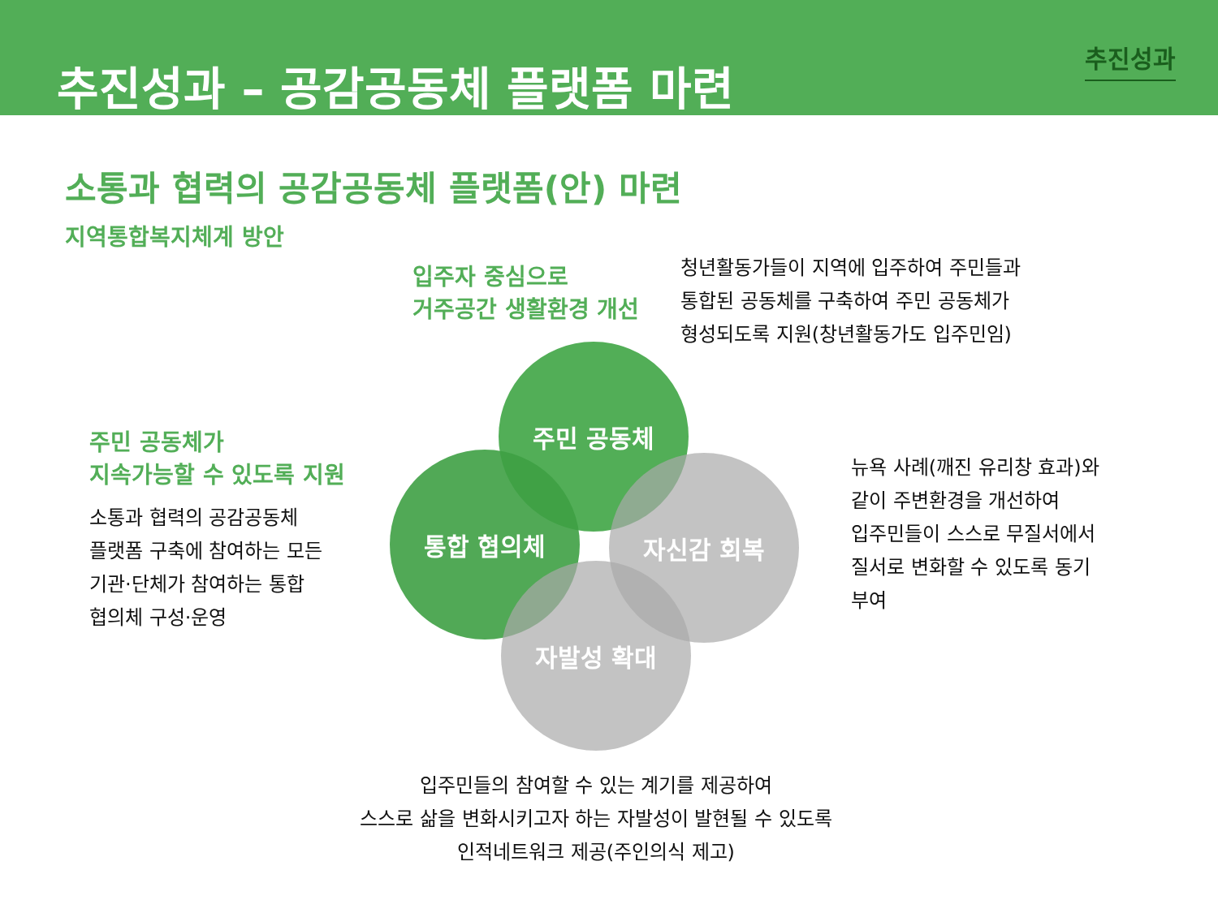추진성과 – 공감공동체 플랫폼 마련
추진성과
소통과 협력의 공감공동체 플랫폼(안) 마련
지역통합복지체계 방안
입주자 중심으로
거주공간 생활환경 개선
청년활동가들이 지역에 입주하여 주민들과
통합된 공동체를 구축하여 주민 공동체가
형성되도록 지원(창년활동가도 입주민임)
주민 공동체가
지속가능할 수 있도록 지원
소통과 협력의 공감공동체
플랫폼 구축에 참여하는 모든
기관·단체가 참여하는 통합
협의체 구성·운영
주민 공동체
통합 협의체 자신감 회복
자발성 확대
뉴욕 사례(깨진 유리창 효과)와
같이 주변환경을 개선하여
입주민들이 스스로 무질서에서
질서로 변화할 수 있도록 동기
부여
입주민들의 참여할 수 있는 계기를 제공하여
스스로 삶을 변화시키고자 하는 자발성이 발현될 수 있도록
인적네트워크 제공(주인의식 제고)